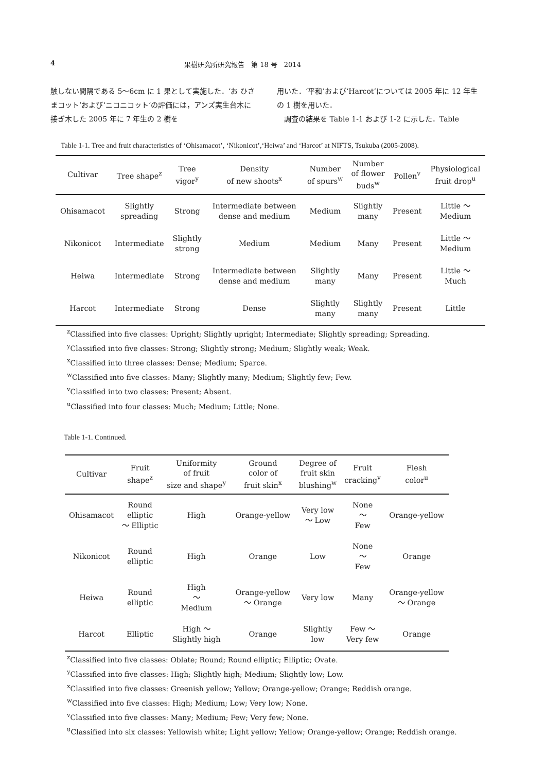4 果樹研究所研究報告　第 18 号　2014
触しない間隔である 5～6cm に 1 果として実施した．‘お ひさまコット’および‘ニコニコット’の評価には，アンズ実生台木に接ぎ木した 2005 年に 7 年生の 2 樹を
用いた．‘平和’および‘Harcot’については 2005 年に 12 年生の 1 樹を用いた．
　調査の結果を Table 1-1 および 1-2 に示した．Table
Table 1-1. Tree and fruit characteristics of ‘Ohisamacot’, ‘Nikonicot’,‘Heiwa’ and ‘Harcot’ at NIFTS, Tsukuba (2005-2008).
| Cultivar | Tree shape<sup>z</sup> | Tree vigor<sup>y</sup> | Density of new shoots<sup>x</sup> | Number of spurs<sup>w</sup> | Number of flower buds<sup>w</sup> | Pollen<sup>v</sup> | Physiological fruit drop<sup>u</sup> |
| --- | --- | --- | --- | --- | --- | --- | --- |
| Ohisamacot | Slightly spreading | Strong | Intermediate between dense and medium | Medium | Slightly many | Present | Little ～ Medium |
| Nikonicot | Intermediate | Slightly strong | Medium | Medium | Many | Present | Little ～ Medium |
| Heiwa | Intermediate | Strong | Intermediate between dense and medium | Slightly many | Many | Present | Little ～ Much |
| Harcot | Intermediate | Strong | Dense | Slightly many | Slightly many | Present | Little |
<sup>z</sup> Classified into five classes: Upright; Slightly upright; Intermediate; Slightly spreading; Spreading.
<sup>y</sup> Classified into five classes: Strong; Slightly strong; Medium; Slightly weak; Weak.
<sup>x</sup> Classified into three classes: Dense; Medium; Sparce.
<sup>w</sup> Classified into five classes: Many; Slightly many; Medium; Slightly few; Few.
<sup>v</sup> Classified into two classes: Present; Absent.
<sup>u</sup> Classified into four classes: Much; Medium; Little; None.
Table 1-1. Continued.
| Cultivar | Fruit shape<sup>z</sup> | Uniformity of fruit size and shape<sup>y</sup> | Ground color of fruit skin<sup>x</sup> | Degree of fruit skin blushing<sup>w</sup> | Fruit cracking<sup>v</sup> | Flesh color<sup>u</sup> |
| --- | --- | --- | --- | --- | --- | --- |
| Ohisamacot | Round elliptic ～ Elliptic | High | Orange-yellow | Very low ～ Low | None ～ Few | Orange-yellow |
| Nikonicot | Round elliptic | High | Orange | Low | None ～ Few | Orange |
| Heiwa | Round elliptic | High ～ Medium | Orange-yellow ～ Orange | Very low | Many | Orange-yellow ～ Orange |
| Harcot | Elliptic | High ～ Slightly high | Orange | Slightly low | Few ～ Very few | Orange |
<sup>z</sup> Classified into five classes: Oblate; Round; Round elliptic; Elliptic; Ovate.
<sup>y</sup> Classified into five classes: High; Slightly high; Medium; Slightly low; Low.
<sup>x</sup> Classified into five classes: Greenish yellow; Yellow; Orange-yellow; Orange; Reddish orange.
<sup>w</sup> Classified into five classes: High; Medium; Low; Very low; None.
<sup>v</sup> Classified into five classes: Many; Medium; Few; Very few; None.
<sup>u</sup> Classified into six classes: Yellowish white; Light yellow; Yellow; Orange-yellow; Orange; Reddish orange.